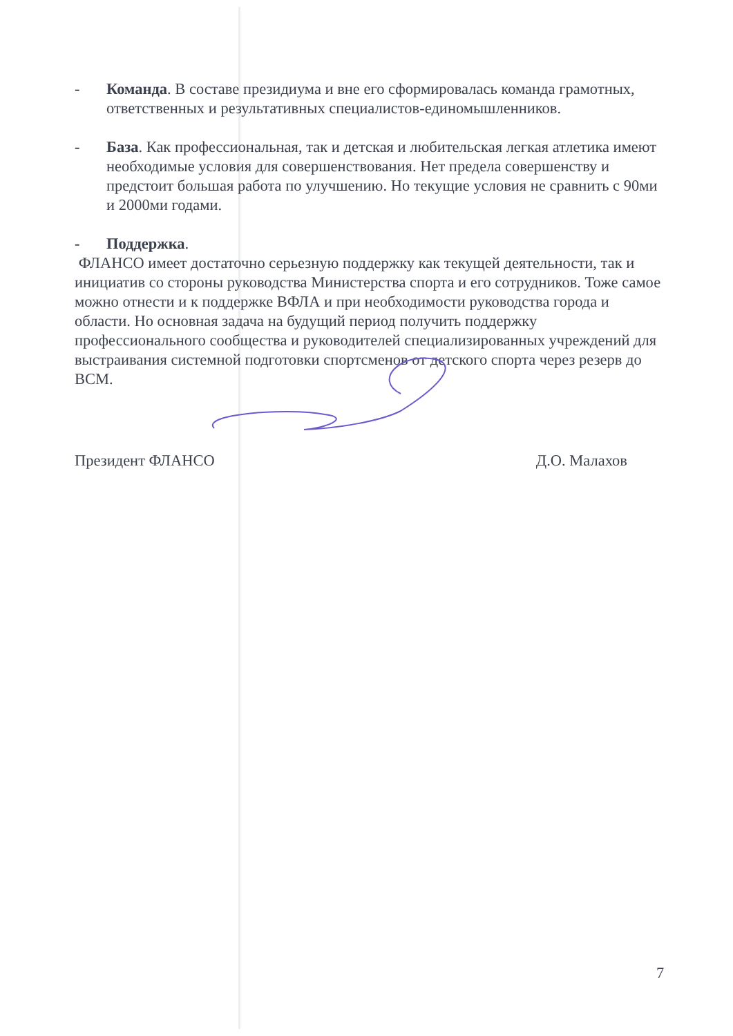- Команда. В составе президиума и вне его сформировалась команда грамотных, ответственных и результативных специалистов-единомышленников.
- База. Как профессиональная, так и детская и любительская легкая атлетика имеют необходимые условия для совершенствования. Нет предела совершенству и предстоит большая работа по улучшению. Но текущие условия не сравнить с 90ми и 2000ми годами.
- Поддержка.
ФЛАНСО имеет достаточно серьезную поддержку как текущей деятельности, так и инициатив со стороны руководства Министерства спорта и его сотрудников. Тоже самое можно отнести и к поддержке ВФЛА и при необходимости руководства города и области. Но основная задача на будущий период получить поддержку профессионального сообщества и руководителей специализированных учреждений для выстраивания системной подготовки спортсменов от детского спорта через резерв до ВСМ.
Президент ФЛАНСО Д.О. Малахов
7